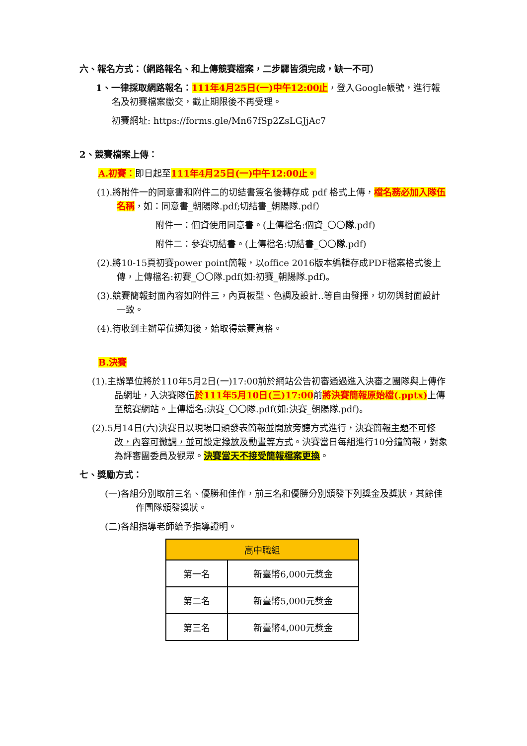六、報名方式：（網路報名、和上傳競賽檔案，二步驟皆須完成，缺一不可）
1、一律採取網路報名：111年4月25日(一)中午12:00止，登入Google帳號，進行報名及初賽檔案繳交，截止期限後不再受理。
初賽網址: https://forms.gle/Mn67fSp2ZsLGJjAc7
2、競賽檔案上傳：
A.初賽：即日起至111年4月25日(一)中午12:00止。
(1).將附件一的同意書和附件二的切結書簽名後轉存成 pdf 格式上傳，檔名務必加入隊伍名稱，如：同意書_朝陽隊.pdf;切結書_朝陽隊.pdf）
附件一：個資使用同意書。(上傳檔名:個資_〇〇隊.pdf)
附件二：參賽切結書。(上傳檔名:切結書_〇〇隊.pdf)
(2).將10-15頁初賽power point簡報，以office 2016版本編輯存成PDF檔案格式後上傳，上傳檔名:初賽_〇〇隊.pdf(如:初賽_朝陽隊.pdf)。
(3).競賽簡報封面內容如附件三，內頁板型、色調及設計..等自由發揮，切勿與封面設計一致。
(4).待收到主辦單位通知後，始取得競賽資格。
B.決賽
(1).主辦單位將於110年5月2日(一)17:00前於網站公告初審通過進入決審之團隊與上傳作品網址，入決賽隊伍於111年5月10日(三)17:00前將決賽簡報原始檔(.pptx) 上傳至競賽網站。上傳檔名:決賽_〇〇隊.pdf(如:決賽_朝陽隊.pdf)。
(2).5月14日(六)決賽日以現場口頭發表簡報並開放旁聽方式進行，決賽簡報主題不可修改，內容可微調，並可設定撥放及動畫等方式。決賽當日每組進行10分鐘簡報，對象為評審團委員及觀眾。決賽當天不接受簡報檔案更換。
七、獎勵方式：
(一)各組分別取前三名、優勝和佳作，前三名和優勝分別頒發下列獎金及獎狀，其餘佳作團隊頒發獎狀。
(二)各組指導老師給予指導證明。
| 高中職組 | |
| --- | --- |
| 第一名 | 新臺幣6,000元獎金 |
| 第二名 | 新臺幣5,000元獎金 |
| 第三名 | 新臺幣4,000元獎金 |